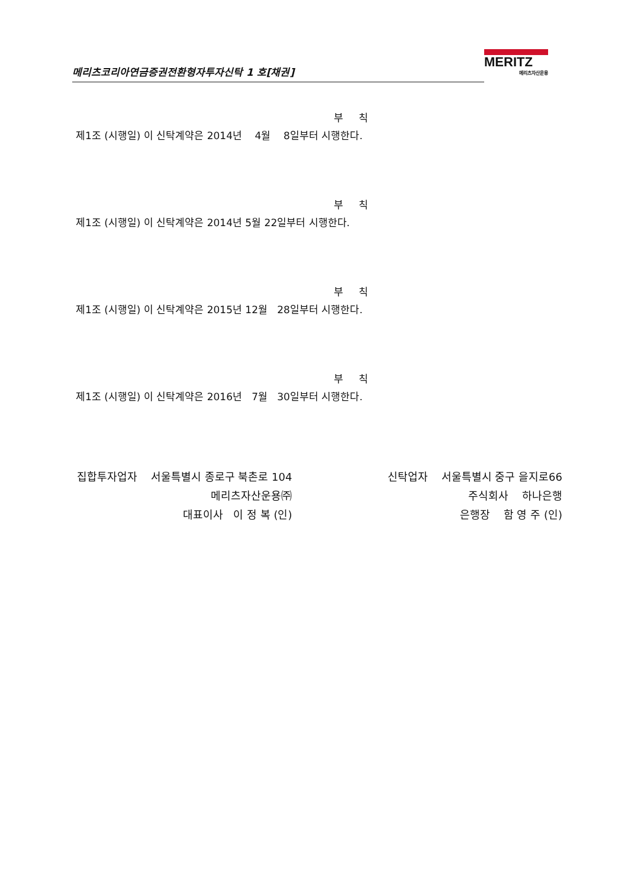메리츠코리아연금증권전환형자투자신탁 1 호[채권]
MERITZ
메리츠자산운용
부 칙
제1조 (시행일) 이 신탁계약은 2014년 4월 8일부터 시행한다.
부 칙
제1조 (시행일) 이 신탁계약은 2014년 5월 22일부터 시행한다.
부 칙
제1조 (시행일) 이 신탁계약은 2015년 12월 28일부터 시행한다.
부 칙
제1조 (시행일) 이 신탁계약은 2016년 7월 30일부터 시행한다.
집합투자업자 서울특별시 종로구 북촌로 104 메리츠자산운용㈜ 대표이사 이 정 복 (인)
신탁업자 서울특별시 중구 을지로66 주식회사 하나은행 은행장 함 영 주 (인)